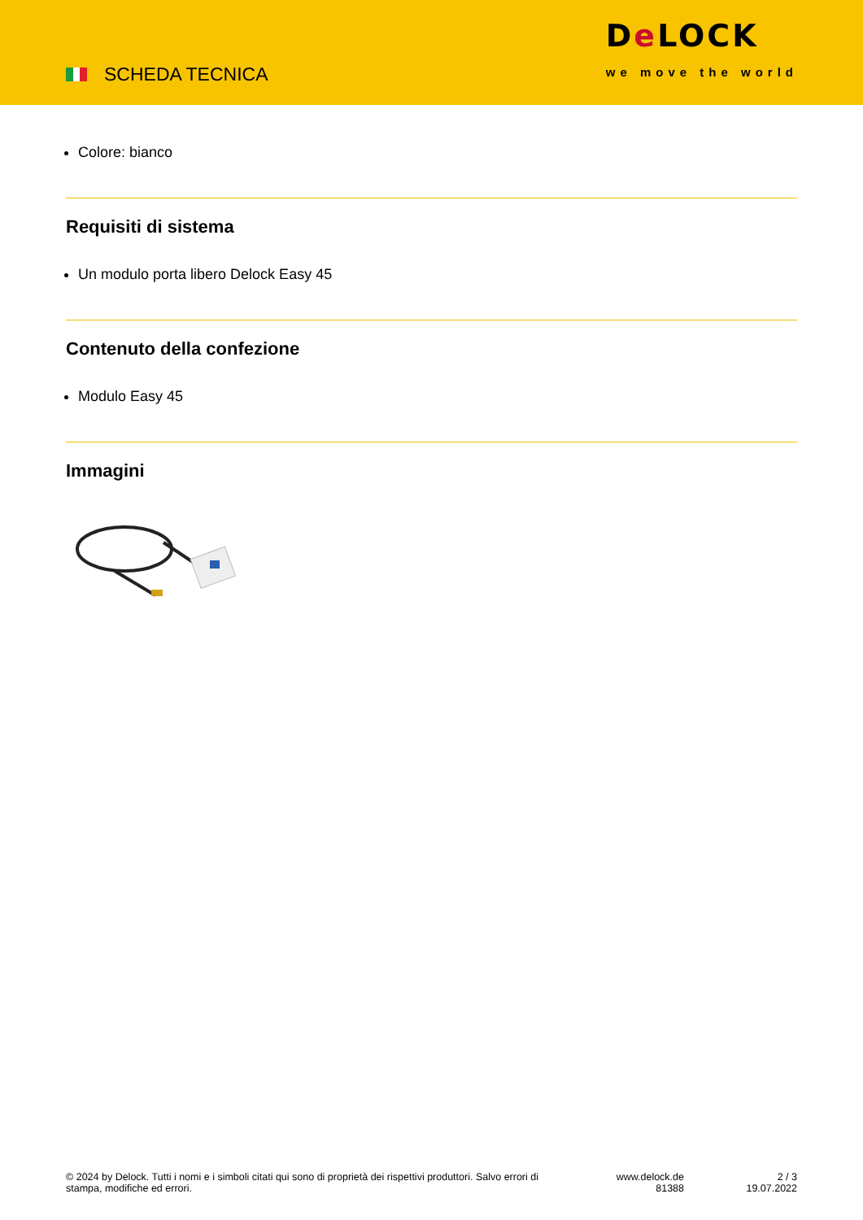SCHEDA TECNICA
De LOCK
we move the world
Colore: bianco
Requisiti di sistema
Un modulo porta libero Delock Easy 45
Contenuto della confezione
Modulo Easy 45
Immagini
© 2024 by Delock. Tutti i nomi e i simboli citati qui sono di proprietà dei rispettivi produttori. Salvo errori di stampa, modifiche ed errori.
www.delock.de
81388
2 / 3
19.07.2022